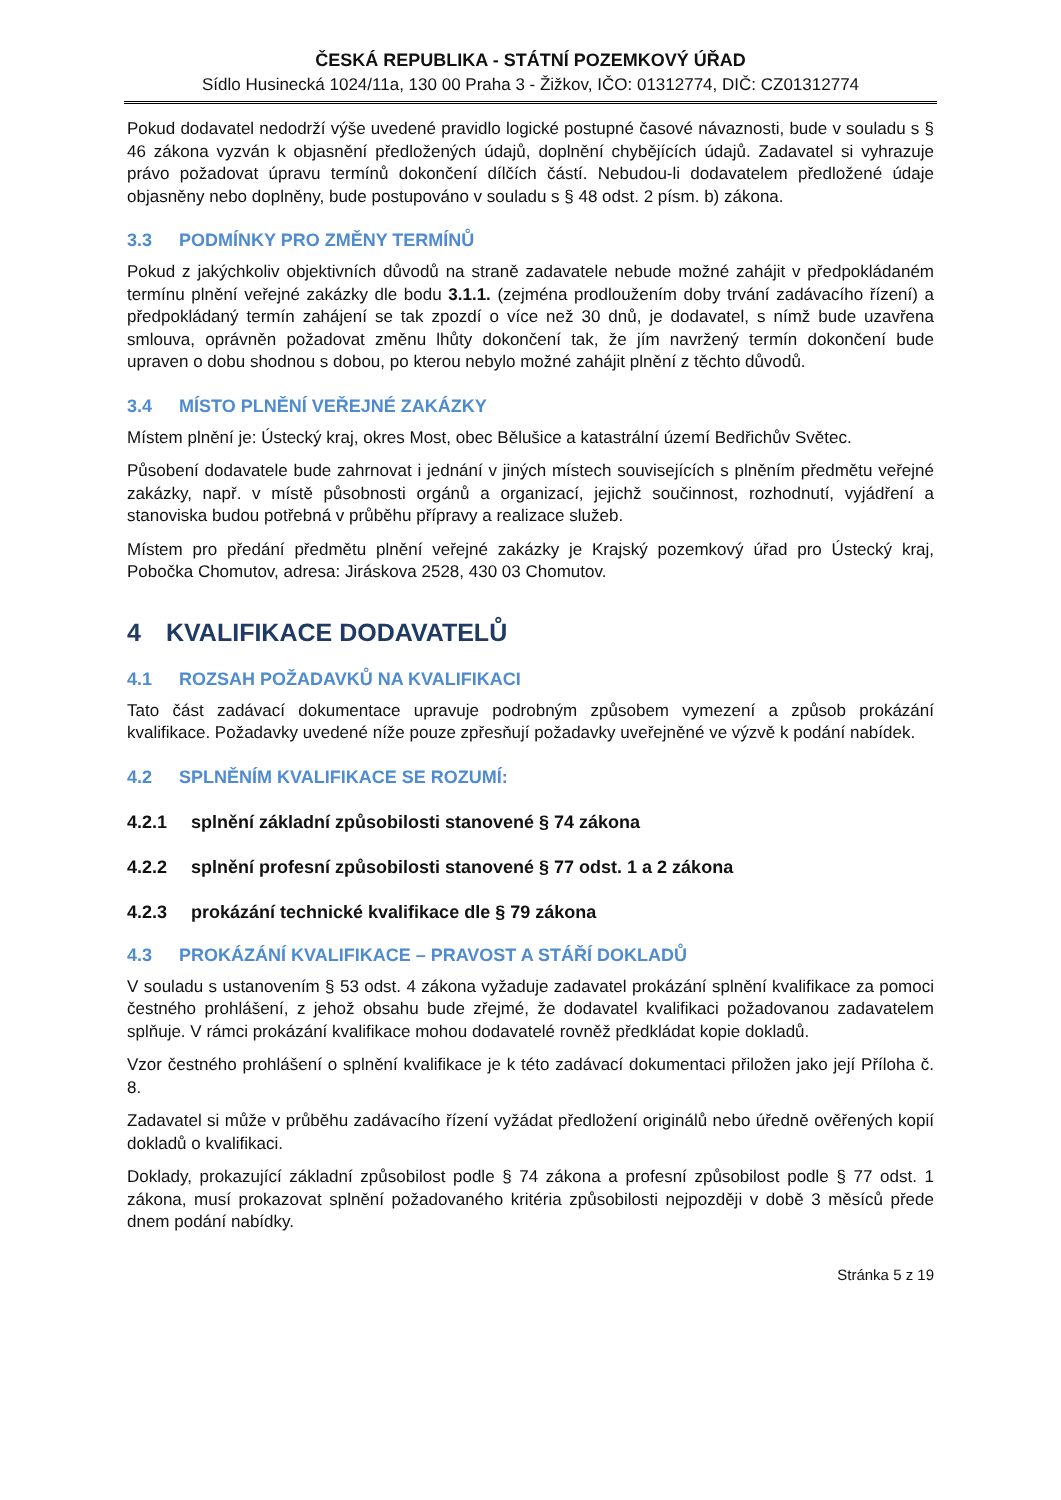ČESKÁ REPUBLIKA - STÁTNÍ POZEMKOVÝ ÚŘAD
Sídlo Husinecká 1024/11a, 130 00 Praha 3 - Žižkov, IČO: 01312774, DIČ: CZ01312774
Pokud dodavatel nedodrží výše uvedené pravidlo logické postupné časové návaznosti, bude v souladu s § 46 zákona vyzván k objasnění předložených údajů, doplnění chybějících údajů. Zadavatel si vyhrazuje právo požadovat úpravu termínů dokončení dílčích částí. Nebudou-li dodavatelem předložené údaje objasněny nebo doplněny, bude postupováno v souladu s § 48 odst. 2 písm. b) zákona.
3.3 PODMÍNKY PRO ZMĚNY TERMÍNŮ
Pokud z jakýchkoliv objektivních důvodů na straně zadavatele nebude možné zahájit v předpokládaném termínu plnění veřejné zakázky dle bodu 3.1.1. (zejména prodloužením doby trvání zadávacího řízení) a předpokládaný termín zahájení se tak zpozdí o více než 30 dnů, je dodavatel, s nímž bude uzavřena smlouva, oprávněn požadovat změnu lhůty dokončení tak, že jím navržený termín dokončení bude upraven o dobu shodnou s dobou, po kterou nebylo možné zahájit plnění z těchto důvodů.
3.4 MÍSTO PLNĚNÍ VEŘEJNÉ ZAKÁZKY
Místem plnění je: Ústecký kraj, okres Most, obec Bělušice a katastrální území Bedřichův Světec.
Působení dodavatele bude zahrnovat i jednání v jiných místech souvisejících s plněním předmětu veřejné zakázky, např. v místě působnosti orgánů a organizací, jejichž součinnost, rozhodnutí, vyjádření a stanoviska budou potřebná v průběhu přípravy a realizace služeb.
Místem pro předání předmětu plnění veřejné zakázky je Krajský pozemkový úřad pro Ústecký kraj, Pobočka Chomutov, adresa: Jiráskova 2528, 430 03 Chomutov.
4 KVALIFIKACE DODAVATELŮ
4.1 ROZSAH POŽADAVKŮ NA KVALIFIKACI
Tato část zadávací dokumentace upravuje podrobným způsobem vymezení a způsob prokázání kvalifikace. Požadavky uvedené níže pouze zpřesňují požadavky uveřejněné ve výzvě k podání nabídek.
4.2 SPLNĚNÍM KVALIFIKACE SE ROZUMÍ:
4.2.1 splnění základní způsobilosti stanovené § 74 zákona
4.2.2 splnění profesní způsobilosti stanovené § 77 odst. 1 a 2 zákona
4.2.3 prokázání technické kvalifikace dle § 79 zákona
4.3 PROKÁZÁNÍ KVALIFIKACE – PRAVOST A STÁŘÍ DOKLADŮ
V souladu s ustanovením § 53 odst. 4 zákona vyžaduje zadavatel prokázání splnění kvalifikace za pomoci čestného prohlášení, z jehož obsahu bude zřejmé, že dodavatel kvalifikaci požadovanou zadavatelem splňuje. V rámci prokázání kvalifikace mohou dodavatelé rovněž předkládat kopie dokladů.
Vzor čestného prohlášení o splnění kvalifikace je k této zadávací dokumentaci přiložen jako její Příloha č. 8.
Zadavatel si může v průběhu zadávacího řízení vyžádat předložení originálů nebo úředně ověřených kopií dokladů o kvalifikaci.
Doklady, prokazující základní způsobilost podle § 74 zákona a profesní způsobilost podle § 77 odst. 1 zákona, musí prokazovat splnění požadovaného kritéria způsobilosti nejpozději v době 3 měsíců přede dnem podání nabídky.
Stránka 5 z 19